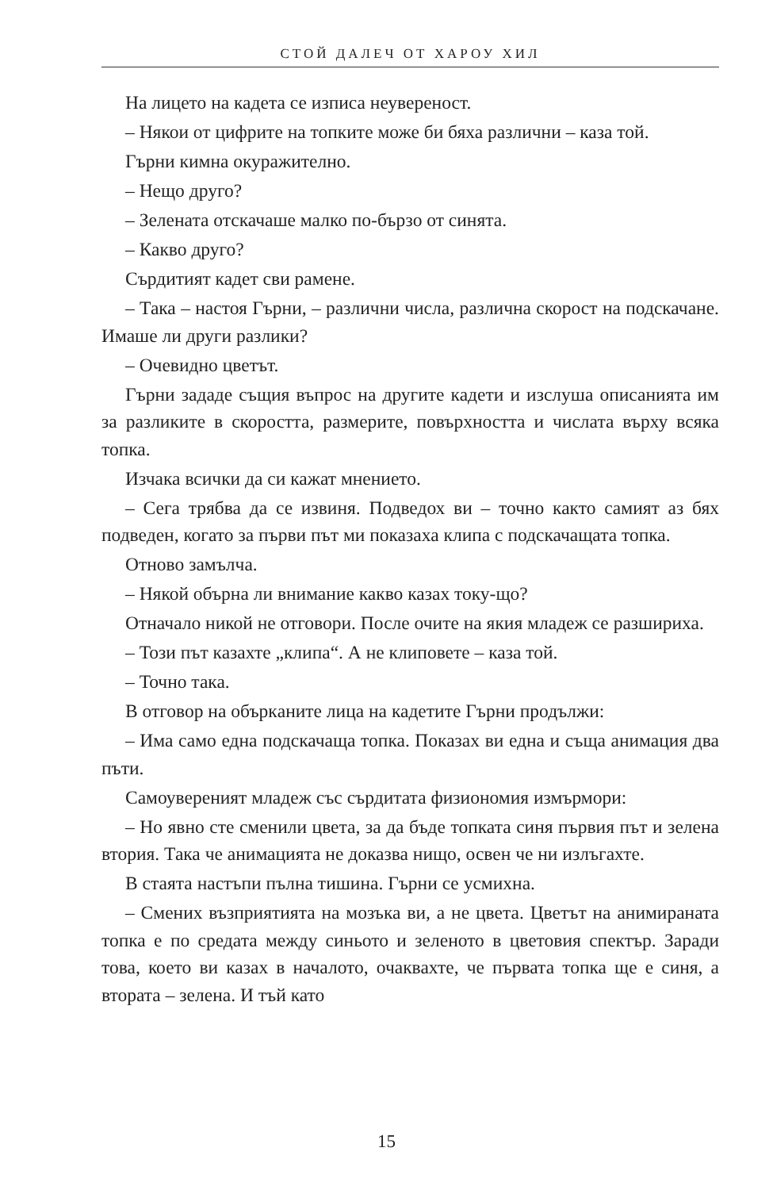СТОЙ ДАЛЕЧ ОТ ХАРОУ ХИЛ
На лицето на кадета се изписа неувереност.
– Някои от цифрите на топките може би бяха различни – каза той.
Гърни кимна окуражително.
– Нещо друго?
– Зелената отскачаше малко по-бързо от синята.
– Какво друго?
Сърдитият кадет сви рамене.
– Така – настоя Гърни, – различни числа, различна скорост на подскачане. Имаше ли други разлики?
– Очевидно цветът.
Гърни зададе същия въпрос на другите кадети и изслуша описанията им за разликите в скоростта, размерите, повърхността и числата върху всяка топка.
Изчака всички да си кажат мнението.
– Сега трябва да се извиня. Подведох ви – точно както самият аз бях подведен, когато за първи път ми показаха клипа с подскачащата топка.
Отново замълча.
– Някой обърна ли внимание какво казах току-що?
Отначало никой не отговори. После очите на якия младеж се разшириха.
– Този път казахте „клипа“. А не клиповете – каза той.
– Точно така.
В отговор на объркaните лица на кадетите Гърни продължи:
– Има само една подскачаща топка. Показах ви една и съща анимация два пъти.
Самоувереният младеж със сърдитата физиономия измърмори:
– Но явно сте сменили цвета, за да бъде топката синя първия път и зелена втория. Така че анимацията не доказва нищо, освен че ни излъгахте.
В стаята настъпи пълна тишина. Гърни се усмихна.
– Смених възприятията на мозъка ви, а не цвета. Цветът на анимираната топка е по средата между синьото и зеленото в цветовия спектър. Заради това, което ви казах в началото, очаквахте, че първата топка ще е синя, а втората – зелена. И тъй като
15